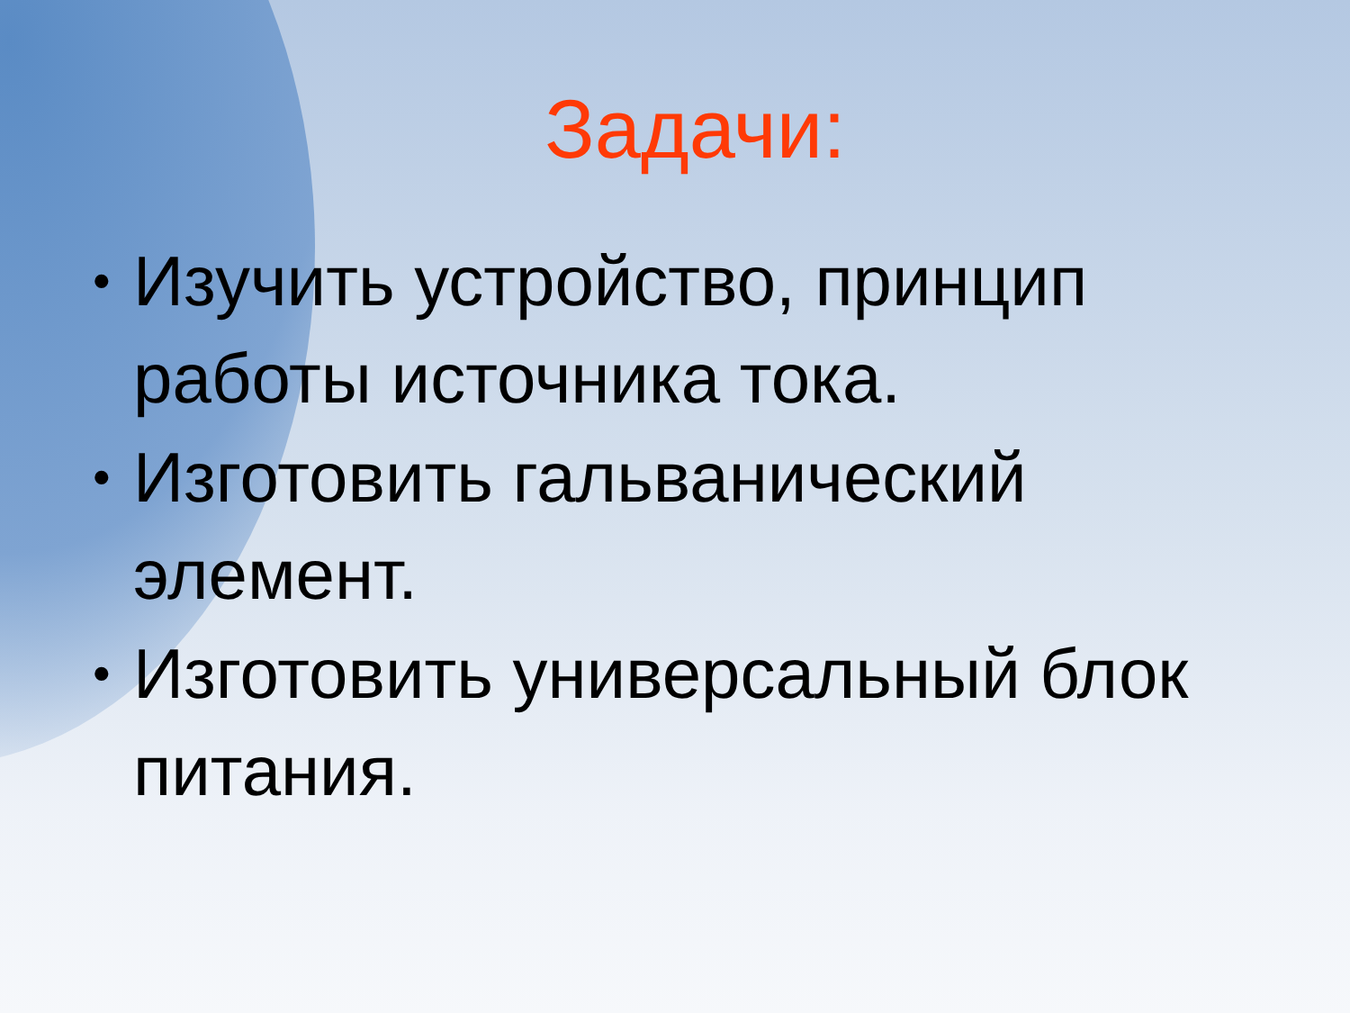Задачи:
• Изучить устройство, принцип работы источника тока.
• Изготовить гальванический элемент.
• Изготовить универсальный блок питания.